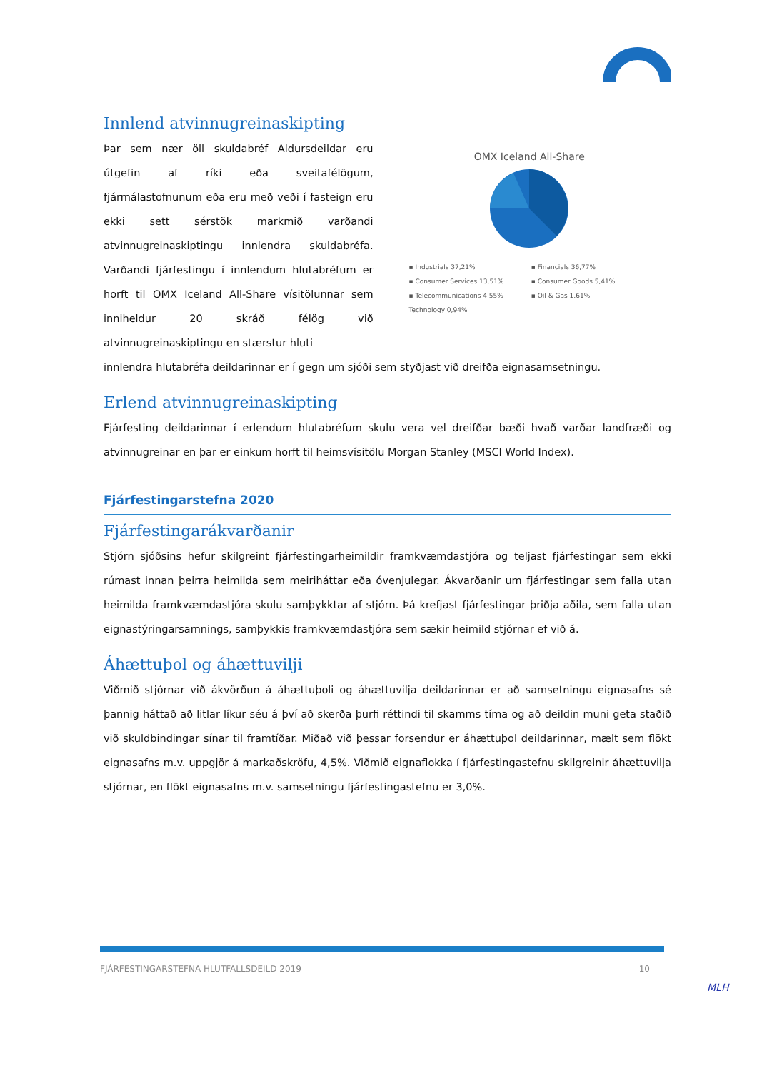Innlend atvinnugreinaskipting
Þar sem nær öll skuldabréf Aldursdeildar eru útgefin af ríki eða sveitafélögum, fjármálastofnunum eða eru með veði í fasteign eru ekki sett sérstök markmið varðandi atvinnugreinaskiptingu innlendra skuldabréfa. Varðandi fjárfestingu í innlendum hlutabréfum er horft til OMX Iceland All-Share vísitölunnar sem inniheldur 20 skráð félög við atvinnugreinaskiptingu en stærstur hluti
OMX Iceland All-Share
▪ Industrials 37,21% ▪ Financials 36,77% ▪ Consumer Services 13,51% ▪ Consumer Goods 5,41% ▪ Telecommunications 4,55% ▪ Oil & Gas 1,61% Technology 0,94%
innlendra hlutabréfa deildarinnar er í gegn um sjóði sem styðjast við dreifða eignasamsetningu.
Erlend atvinnugreinaskipting
Fjárfesting deildarinnar í erlendum hlutabréfum skulu vera vel dreifðar bæði hvað varðar landfræði og atvinnugreinar en þar er einkum horft til heimsvísitölu Morgan Stanley (MSCI World Index).
Fjárfestingarstefna 2020
Fjárfestingarákvarðanir
Stjórn sjóðsins hefur skilgreint fjárfestingarheimildir framkvæmdastjóra og teljast fjárfestingar sem ekki rúmast innan þeirra heimilda sem meiriháttar eða óvenjulegar. Ákvarðanir um fjárfestingar sem falla utan heimilda framkvæmdastjóra skulu samþykktar af stjórn. Þá krefjast fjárfestingar þriðja aðila, sem falla utan eignastýringarsamnings, samþykkis framkvæmdastjóra sem sækir heimild stjórnar ef við á.
Áhættuþol og áhættuvilji
Viðmið stjórnar við ákvörðun á áhættuþoli og áhættuvilja deildarinnar er að samsetningu eignasafns sé þannig háttað að litlar líkur séu á því að skerða þurfi réttindi til skamms tíma og að deildin muni geta staðið við skuldbindingar sínar til framtíðar. Miðað við þessar forsendur er áhættuþol deildarinnar, mælt sem flökt eignasafns m.v. uppgjör á markaðskröfu, 4,5%. Viðmið eignaflokka í fjárfestingastefnu skilgreinir áhættuvilja stjórnar, en flökt eignasafns m.v. samsetningu fjárfestingastefnu er 3,0%.
FJÁRFESTINGARSTEFNA HLUTFALLSDEILD 2019 10
MLH